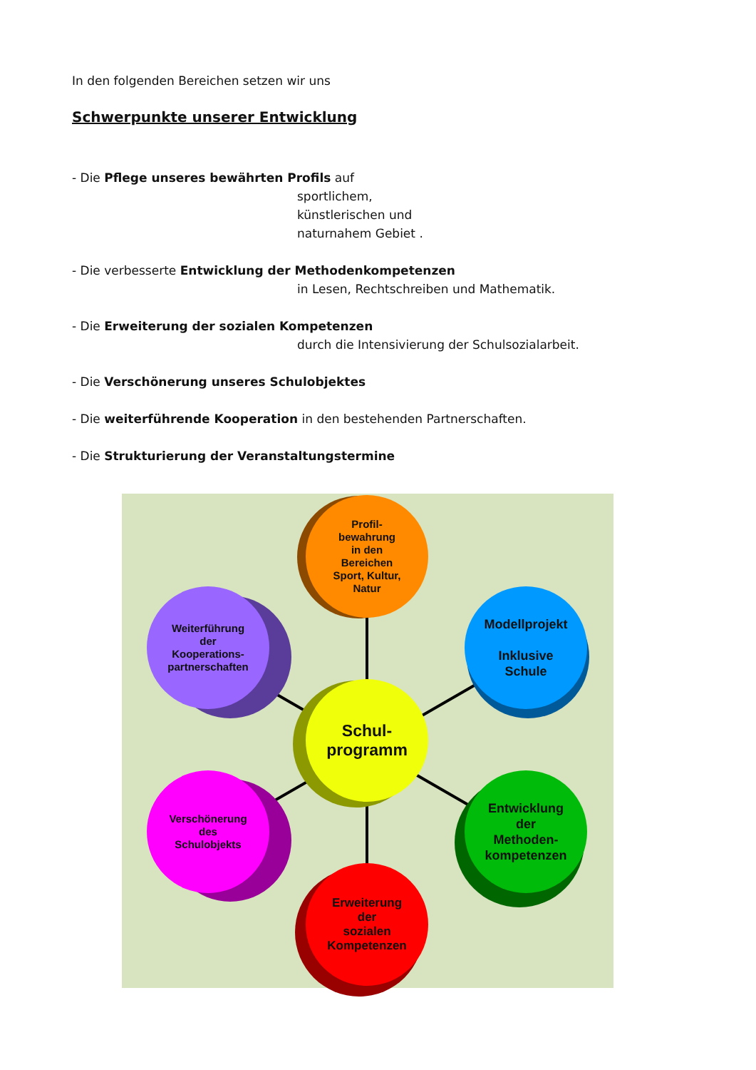In den folgenden Bereichen setzen wir uns
Schwerpunkte unserer Entwicklung
- Die Pflege unseres bewährten Profils auf
sportlichem,
künstlerischen und
naturnahem Gebiet .
- Die verbesserte Entwicklung der Methodenkompetenzen
in Lesen, Rechtschreiben und Mathematik.
- Die Erweiterung der sozialen Kompetenzen
durch die Intensivierung der Schulsozialarbeit.
- Die Verschönerung unseres Schulobjektes
- Die weiterführende Kooperation in den bestehenden Partnerschaften.
- Die Strukturierung der Veranstaltungstermine
Profil-
bewahrung
in den
Bereichen
Sport, Kultur,
Natur
Weiterführung
der
Kooperations-
partnerschaften
Modellprojekt
Inklusive
Schule
Schul-
programm
Verschönerung
des
Schulobjekts
Entwicklung
der
Methoden-
kompetenzen
Erweiterung
der
sozialen
Kompetenzen